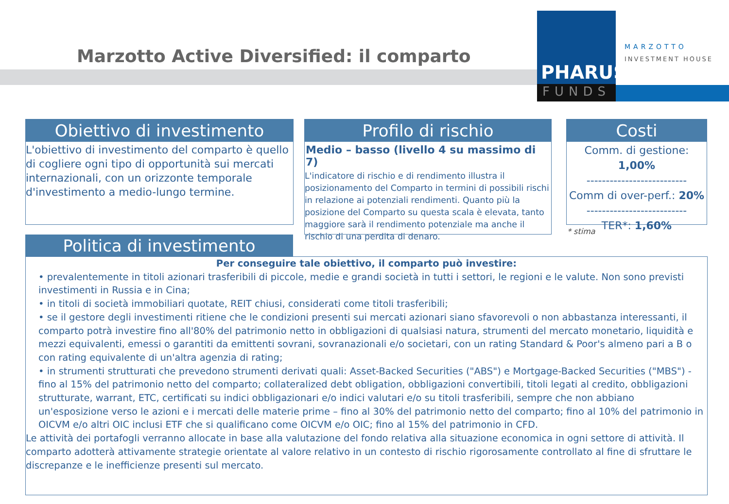Marzotto Active Diversified: il comparto
PHARUS
FUNDS
MARZOTTO
INVESTMENT HOUSE
Obiettivo di investimento
L'obiettivo di investimento del comparto è quello di cogliere ogni tipo di opportunità sui mercati internazionali, con un orizzonte temporale d'investimento a medio-lungo termine.
Profilo di rischio
Medio – basso (livello 4 su massimo di 7)
L'indicatore di rischio e di rendimento illustra il posizionamento del Comparto in termini di possibili rischi in relazione ai potenziali rendimenti. Quanto più la posizione del Comparto su questa scala è elevata, tanto maggiore sarà il rendimento potenziale ma anche il rischio di una perdita di denaro.
Costi
Comm. di gestione: 1,00%
--------------------------
Comm di over-perf.: 20%
--------------------------
TER*: 1,60%
* stima
Politica di investimento
Per conseguire tale obiettivo, il comparto può investire:
• prevalentemente in titoli azionari trasferibili di piccole, medie e grandi società in tutti i settori, le regioni e le valute. Non sono previsti investimenti in Russia e in Cina;
• in titoli di società immobiliari quotate, REIT chiusi, considerati come titoli trasferibili;
• se il gestore degli investimenti ritiene che le condizioni presenti sui mercati azionari siano sfavorevoli o non abbastanza interessanti, il comparto potrà investire fino all'80% del patrimonio netto in obbligazioni di qualsiasi natura, strumenti del mercato monetario, liquidità e mezzi equivalenti, emessi o garantiti da emittenti sovrani, sovranazionali e/o societari, con un rating Standard & Poor's almeno pari a B o con rating equivalente di un'altra agenzia di rating;
• in strumenti strutturati che prevedono strumenti derivati quali: Asset-Backed Securities ("ABS") e Mortgage-Backed Securities ("MBS") - fino al 15% del patrimonio netto del comparto; collateralized debt obligation, obbligazioni convertibili, titoli legati al credito, obbligazioni strutturate, warrant, ETC, certificati su indici obbligazionari e/o indici valutari e/o su titoli trasferibili, sempre che non abbiano un'esposizione verso le azioni e i mercati delle materie prime – fino al 30% del patrimonio netto del comparto; fino al 10% del patrimonio in OICVM e/o altri OIC inclusi ETF che si qualificano come OICVM e/o OIC; fino al 15% del patrimonio in CFD.
Le attività dei portafogli verranno allocate in base alla valutazione del fondo relativa alla situazione economica in ogni settore di attività. Il comparto adotterà attivamente strategie orientate al valore relativo in un contesto di rischio rigorosamente controllato al fine di sfruttare le discrepanze e le inefficienze presenti sul mercato.